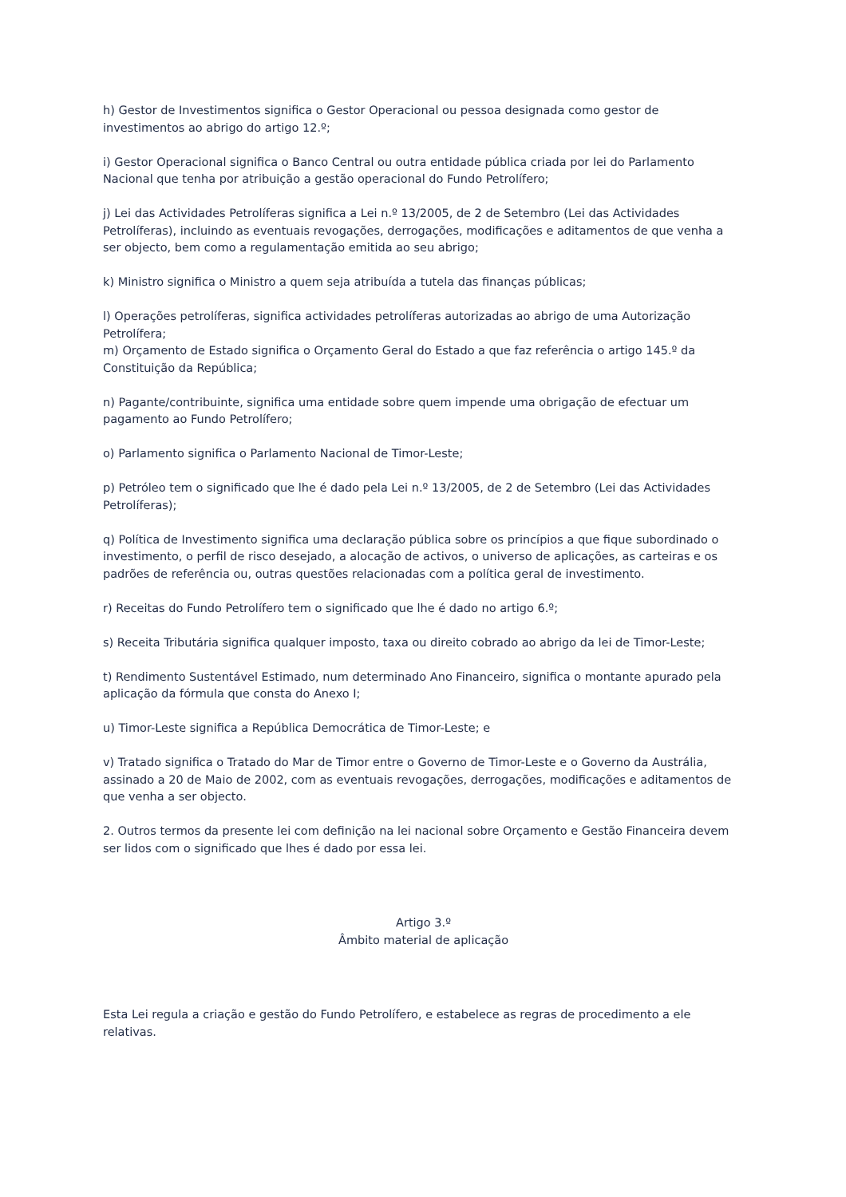h) Gestor de Investimentos significa o Gestor Operacional ou pessoa designada como gestor de investimentos ao abrigo do artigo 12.º;
i) Gestor Operacional significa o Banco Central ou outra entidade pública criada por lei do Parlamento Nacional que tenha por atribuição a gestão operacional do Fundo Petrolífero;
j) Lei das Actividades Petrolíferas significa a Lei n.º 13/2005, de 2 de Setembro (Lei das Actividades Petrolíferas), incluindo as eventuais revogações, derrogações, modificações e aditamentos de que venha a ser objecto, bem como a regulamentação emitida ao seu abrigo;
k) Ministro significa o Ministro a quem seja atribuída a tutela das finanças públicas;
l) Operações petrolíferas, significa actividades petrolíferas autorizadas ao abrigo de uma Autorização Petrolífera;
m) Orçamento de Estado significa o Orçamento Geral do Estado a que faz referência o artigo 145.º da Constituição da República;
n) Pagante/contribuinte, significa uma entidade sobre quem impende uma obrigação de efectuar um pagamento ao Fundo Petrolífero;
o) Parlamento significa o Parlamento Nacional de Timor-Leste;
p) Petróleo tem o significado que lhe é dado pela Lei n.º 13/2005, de 2 de Setembro (Lei das Actividades Petrolíferas);
q) Política de Investimento significa uma declaração pública sobre os princípios a que fique subordinado o investimento, o perfil de risco desejado, a alocação de activos, o universo de aplicações, as carteiras e os padrões de referência ou, outras questões relacionadas com a política geral de investimento.
r) Receitas do Fundo Petrolífero tem o significado que lhe é dado no artigo 6.º;
s) Receita Tributária significa qualquer imposto, taxa ou direito cobrado ao abrigo da lei de Timor-Leste;
t) Rendimento Sustentável Estimado, num determinado Ano Financeiro, significa o montante apurado pela aplicação da fórmula que consta do Anexo I;
u) Timor-Leste significa a República Democrática de Timor-Leste; e
v) Tratado significa o Tratado do Mar de Timor entre o Governo de Timor-Leste e o Governo da Austrália, assinado a 20 de Maio de 2002, com as eventuais revogações, derrogações, modificações e aditamentos de que venha a ser objecto.
2. Outros termos da presente lei com definição na lei nacional sobre Orçamento e Gestão Financeira devem ser lidos com o significado que lhes é dado por essa lei.
Artigo 3.º
Âmbito material de aplicação
Esta Lei regula a criação e gestão do Fundo Petrolífero, e estabelece as regras de procedimento a ele relativas.